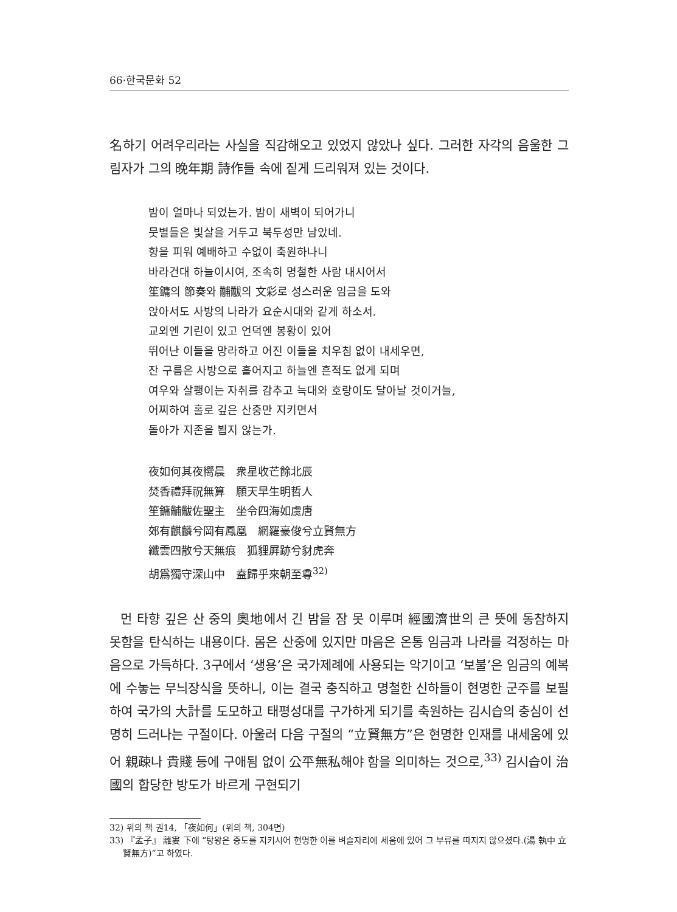66·한국문화 52
名하기 어려우리라는 사실을 직감해오고 있었지 않았나 싶다. 그러한 자각의 음울한 그림자가 그의 晩年期 詩作들 속에 짙게 드리워져 있는 것이다.
밤이 얼마나 되었는가. 밤이 새벽이 되어가니
뭇별들은 빛살을 거두고 북두성만 남았네.
향을 피워 예배하고 수없이 축원하나니
바라건대 하늘이시여, 조속히 명철한 사람 내시어서
笙鏞의 節奏와 黼黻의 文彩로 성스러운 임금을 도와
앉아서도 사방의 나라가 요순시대와 같게 하소서.
교외엔 기린이 있고 언덕엔 봉황이 있어
뛰어난 이들을 망라하고 어진 이들을 치우침 없이 내세우면,
잔 구름은 사방으로 흩어지고 하늘엔 흔적도 없게 되며
여우와 살쾡이는 자취를 감추고 늑대와 호랑이도 달아날 것이거늘,
어찌하여 홀로 깊은 산중만 지키면서
돌아가 지존을 뵙지 않는가.
夜如何其夜嚮晨　衆星收芒餘北辰
焚香禮拜祝無算　願天早生明哲人
笙鏞黼黻佐聖主　坐令四海如虞唐
郊有麒麟兮岡有鳳凰　網羅豪俊兮立賢無方
纖雲四散兮天無痕　狐貍屛跡兮豺虎奔
胡爲獨守深山中　盍歸乎來朝至尊<sup>32)</sup>
먼 타향 깊은 산 중의 奧地에서 긴 밤을 잠 못 이루며 經國濟世의 큰 뜻에 동참하지 못함을 탄식하는 내용이다. 몸은 산중에 있지만 마음은 온통 임금과 나라를 걱정하는 마음으로 가득하다. 3구에서 ‘생용’은 국가제례에 사용되는 악기이고 ‘보불’은 임금의 예복에 수놓는 무늬장식을 뜻하니, 이는 결국 충직하고 명철한 신하들이 현명한 군주를 보필하여 국가의 大計를 도모하고 태평성대를 구가하게 되기를 축원하는 김시습의 충심이 선명히 드러나는 구절이다. 아울러 다음 구절의 “立賢無方”은 현명한 인재를 내세움에 있어 親疎나 貴賤 등에 구애됨 없이 公平無私해야 함을 의미하는 것으로,<sup>33)</sup> 김시습이 治國의 합당한 방도가 바르게 구현되기
32) 위의 책 권14, 「夜如何」(위의 책, 304면)
33) 『孟子』 離婁 下에 “탕왕은 중도를 지키시어 현명한 이를 벼슬자리에 세움에 있어 그 부류를 따지지 않으셨다.(湯 執中 立賢無方)”고 하였다.